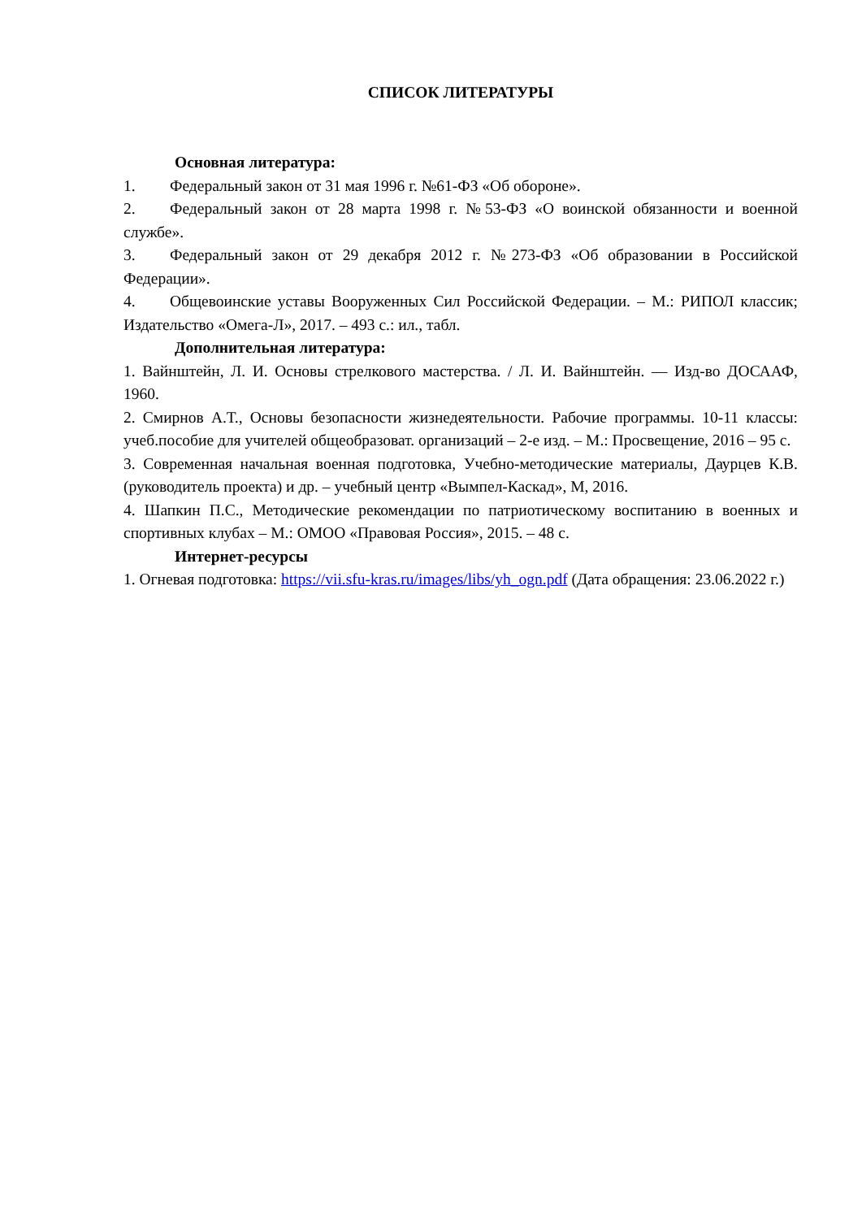СПИСОК ЛИТЕРАТУРЫ
Основная литература:
1. Федеральный закон от 31 мая 1996 г. №61-ФЗ «Об обороне».
2. Федеральный закон от 28 марта 1998 г. №53-ФЗ «О воинской обязанности и военной службе».
3. Федеральный закон от 29 декабря 2012 г. №273-ФЗ «Об образовании в Российской Федерации».
4. Общевоинские уставы Вооруженных Сил Российской Федерации. – М.: РИПОЛ классик; Издательство «Омега-Л», 2017. – 493 с.: ил., табл.
Дополнительная литература:
1. Вайнштейн, Л. И. Основы стрелкового мастерства. / Л. И. Вайнштейн. — Изд-во ДОСААФ, 1960.
2. Смирнов А.Т., Основы безопасности жизнедеятельности. Рабочие программы. 10-11 классы: учеб.пособие для учителей общеобразоват. организаций – 2-е изд. – М.: Просвещение, 2016 – 95 с.
3. Современная начальная военная подготовка, Учебно-методические материалы, Даурцев К.В. (руководитель проекта) и др. – учебный центр «Вымпел-Каскад», М, 2016.
4. Шапкин П.С., Методические рекомендации по патриотическому воспитанию в военных и спортивных клубах – М.: ОМОО «Правовая Россия», 2015. – 48 с.
Интернет-ресурсы
1. Огневая подготовка: https://vii.sfu-kras.ru/images/libs/yh_ogn.pdf (Дата обращения: 23.06.2022 г.)